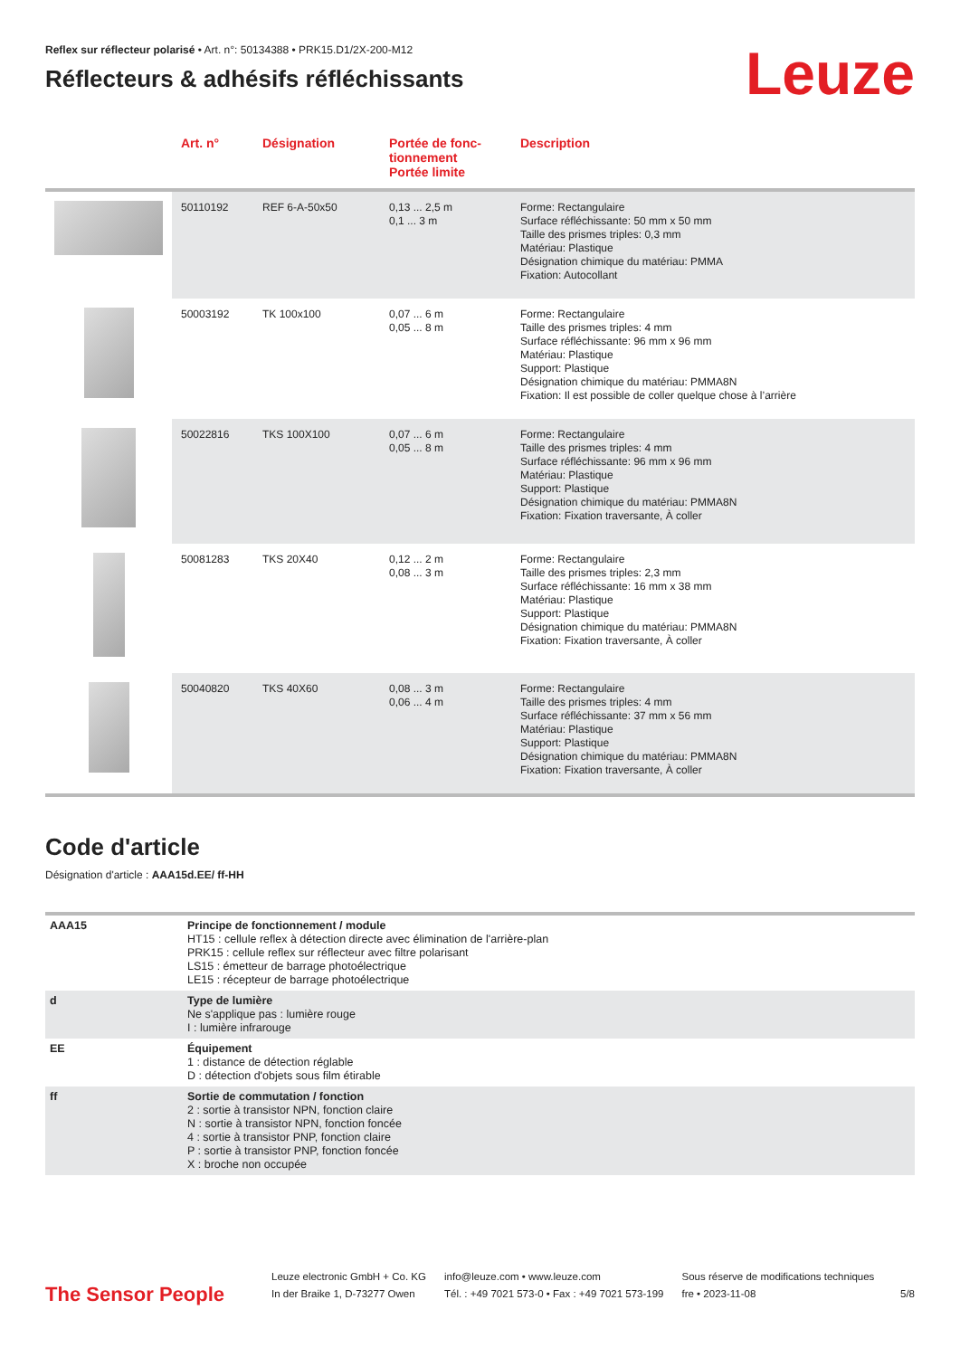Reflex sur réflecteur polarisé • Art. n°: 50134388 • PRK15.D1/2X-200-M12
Réflecteurs & adhésifs réfléchissants
Leuze
| | Art. n° | Désignation | Portée de fonc- tionnement Portée limite | Description |
| --- | --- | --- | --- | --- |
| | 50110192 | REF 6-A-50x50 | 0,13 ... 2,5 m 0,1 ... 3 m | Forme: Rectangulaire Surface réfléchissante: 50 mm x 50 mm Taille des prismes triples: 0,3 mm Matériau: Plastique Désignation chimique du matériau: PMMA Fixation: Autocollant |
| | 50003192 | TK 100x100 | 0,07 ... 6 m 0,05 ... 8 m | Forme: Rectangulaire Taille des prismes triples: 4 mm Surface réfléchissante: 96 mm x 96 mm Matériau: Plastique Support: Plastique Désignation chimique du matériau: PMMA8N Fixation: Il est possible de coller quelque chose à l’arrière |
| | 50022816 | TKS 100X100 | 0,07 ... 6 m 0,05 ... 8 m | Forme: Rectangulaire Taille des prismes triples: 4 mm Surface réfléchissante: 96 mm x 96 mm Matériau: Plastique Support: Plastique Désignation chimique du matériau: PMMA8N Fixation: Fixation traversante, À coller |
| | 50081283 | TKS 20X40 | 0,12 ... 2 m 0,08 ... 3 m | Forme: Rectangulaire Taille des prismes triples: 2,3 mm Surface réfléchissante: 16 mm x 38 mm Matériau: Plastique Support: Plastique Désignation chimique du matériau: PMMA8N Fixation: Fixation traversante, À coller |
| | 50040820 | TKS 40X60 | 0,08 ... 3 m 0,06 ... 4 m | Forme: Rectangulaire Taille des prismes triples: 4 mm Surface réfléchissante: 37 mm x 56 mm Matériau: Plastique Support: Plastique Désignation chimique du matériau: PMMA8N Fixation: Fixation traversante, À coller |
Code d'article
Désignation d'article : AAA15d.EE/ ff-HH
| AAA15 | Principe de fonctionnement / module HT15 : cellule reflex à détection directe avec élimination de l'arrière-plan PRK15 : cellule reflex sur réflecteur avec filtre polarisant LS15 : émetteur de barrage photoélectrique LE15 : récepteur de barrage photoélectrique |
| d | Type de lumière Ne s'applique pas : lumière rouge I : lumière infrarouge |
| EE | Équipement 1 : distance de détection réglable D : détection d'objets sous film étirable |
| ff | Sortie de commutation / fonction 2 : sortie à transistor NPN, fonction claire N : sortie à transistor NPN, fonction foncée 4 : sortie à transistor PNP, fonction claire P : sortie à transistor PNP, fonction foncée X : broche non occupée |
The Sensor People
Leuze electronic GmbH + Co. KG
In der Braike 1, D-73277 Owen
info@leuze.com • www.leuze.com
Tél. : +49 7021 573-0 • Fax : +49 7021 573-199
Sous réserve de modifications techniques
fre • 2023-11-08
5/8